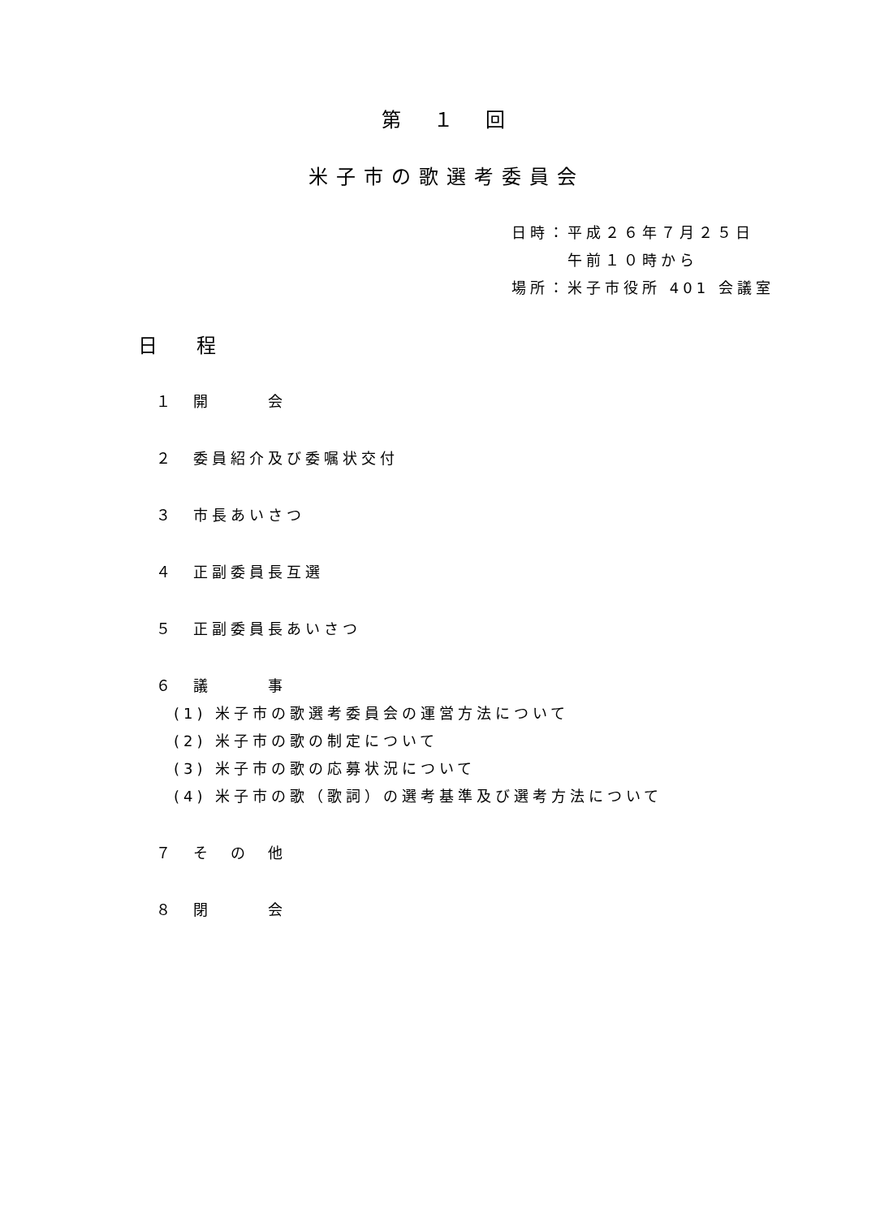第　１　回
米子市の歌選考委員会
日時：平成２６年７月２５日
　　　午前１０時から
場所：米子市役所 401 会議室
日　　程
１　開　　　会
２　委員紹介及び委嘱状交付
３　市長あいさつ
４　正副委員長互選
５　正副委員長あいさつ
６　議　　　事
(1) 米子市の歌選考委員会の運営方法について
(2) 米子市の歌の制定について
(3) 米子市の歌の応募状況について
(4) 米子市の歌（歌詞）の選考基準及び選考方法について
７　そ　の　他
８　閉　　　会